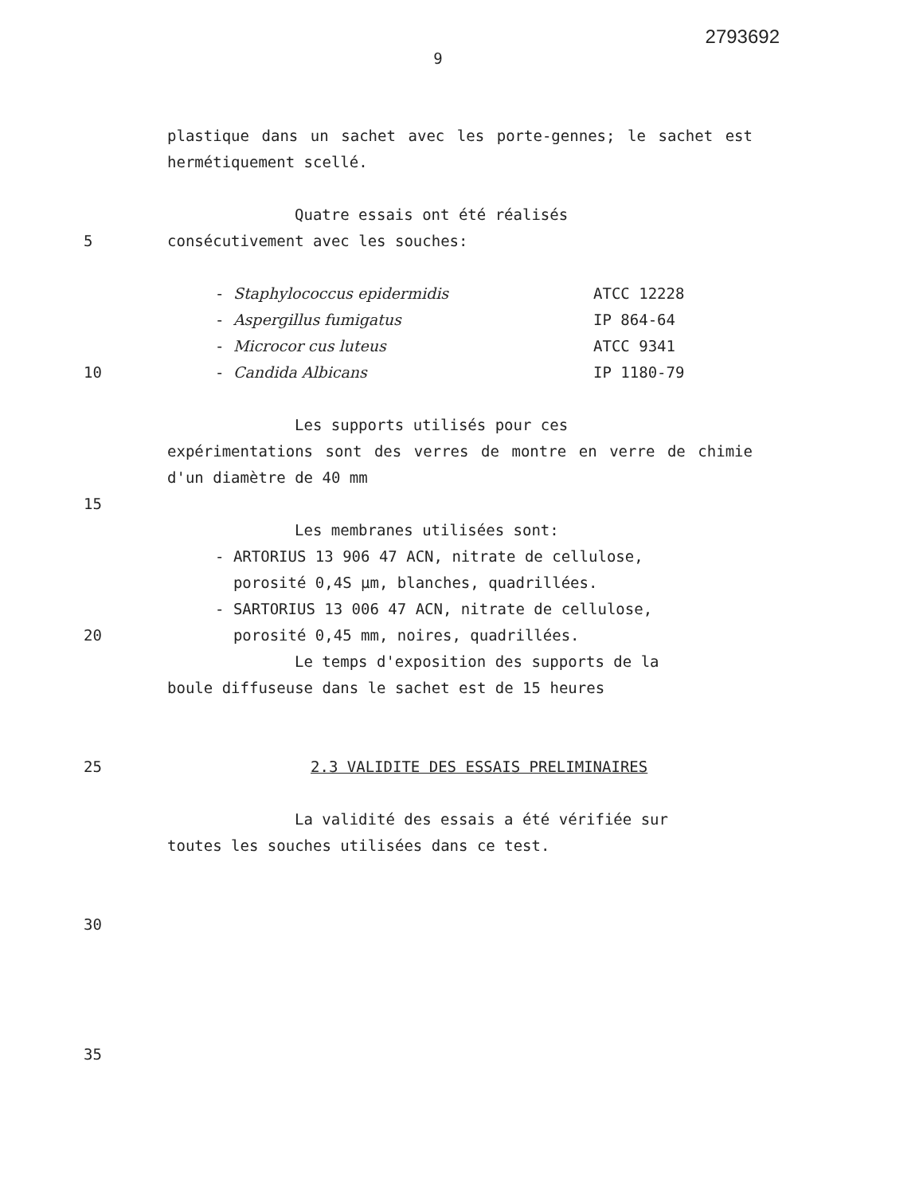2793692
9
plastique dans un sachet avec les porte-gennes; le sachet est hermétiquement scellé.
Quatre essais ont été réalisés
5 consécutivement avec les souches:
- Staphylococcus epidermidis ATCC 12228
- Aspergillus fumigatus IP 864-64
- Microcor cus luteus ATCC 9341
10 - Candida Albicans IP 1180-79
Les supports utilisés pour ces
expérimentations sont des verres de montre en verre de chimie d'un diamètre de 40 mm
15
Les membranes utilisées sont:
- ARTORIUS 13 906 47 ACN, nitrate de cellulose,
porosité 0,4S µm, blanches, quadrillées.
- SARTORIUS 13 006 47 ACN, nitrate de cellulose,
20 porosité 0,45 mm, noires, quadrillées.
Le temps d'exposition des supports de la
boule diffuseuse dans le sachet est de 15 heures
25 2.3 VALIDITE DES ESSAIS PRELIMINAIRES
La validité des essais a été vérifiée sur
toutes les souches utilisées dans ce test.
30
35